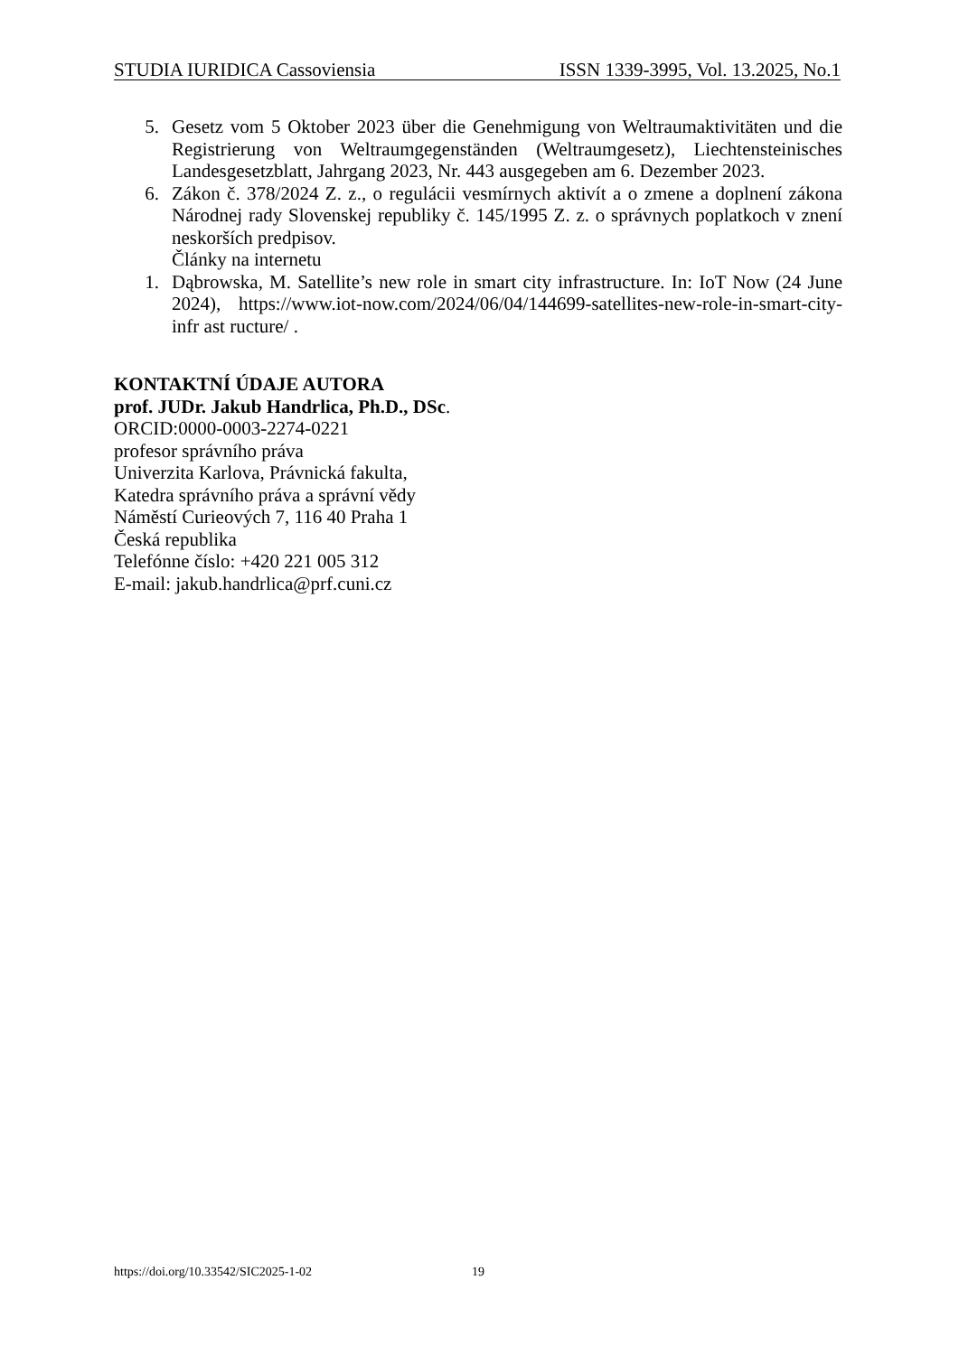STUDIA IURIDICA Cassoviensia ISSN 1339-3995, Vol. 13.2025, No.1
5. Gesetz vom 5 Oktober 2023 über die Genehmigung von Weltraumaktivitäten und die Registrierung von Weltraumgegenständen (Weltraumgesetz), Liechtensteinisches Landesgesetzblatt, Jahrgang 2023, Nr. 443 ausgegeben am 6. Dezember 2023.
6. Zákon č. 378/2024 Z. z., o regulácii vesmírnych aktivít a o zmene a doplnení zákona Národnej rady Slovenskej republiky č. 145/1995 Z. z. o správnych poplatkoch v znení neskorších predpisov.
Články na internetu
1. Dąbrowska, M. Satellite’s new role in smart city infrastructure. In: IoT Now (24 June 2024), https://www.iot-now.com/2024/06/04/144699-satellites-new-role-in-smart-city-infr ast ructure/ .
KONTAKTNÍ ÚDAJE AUTORA
prof. JUDr. Jakub Handrlica, Ph.D., DSc.
ORCID:0000-0003-2274-0221
profesor správního práva
Univerzita Karlova, Právnická fakulta,
Katedra správního práva a správní vědy
Náměstí Curieových 7, 116 40 Praha 1
Česká republika
Telefónne číslo: +420 221 005 312
E-mail: jakub.handrlica@prf.cuni.cz
https://doi.org/10.33542/SIC2025-1-02
19